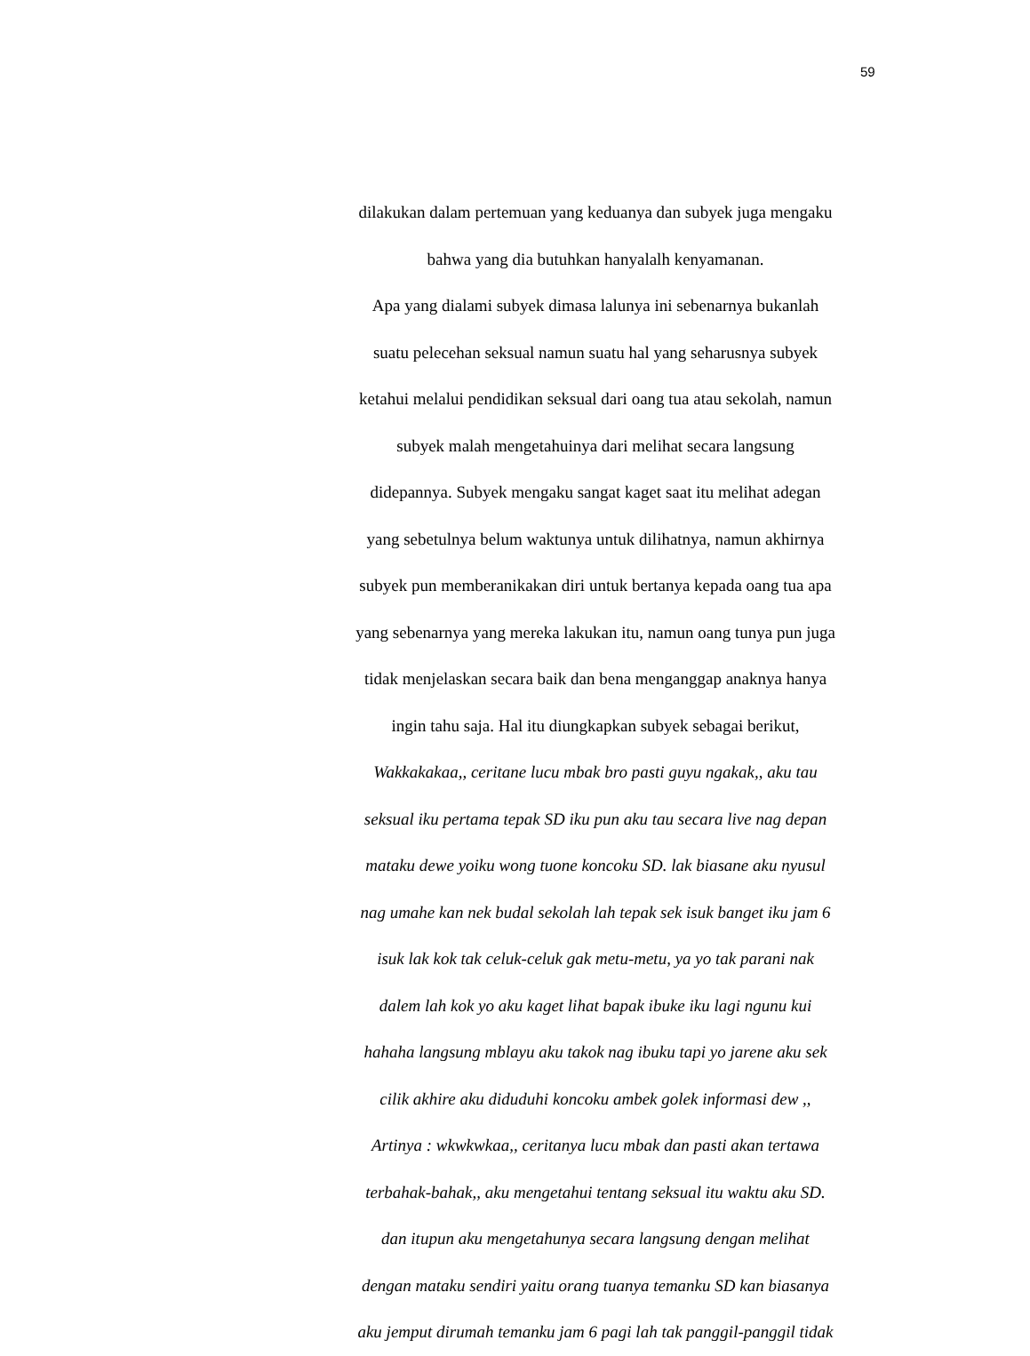59
dilakukan dalam pertemuan yang keduanya dan subyek juga mengaku
bahwa yang dia butuhkan hanyalalh kenyamanan.
Apa yang dialami subyek dimasa lalunya ini sebenarnya bukanlah
suatu pelecehan seksual namun suatu hal yang seharusnya subyek
ketahui melalui pendidikan seksual dari oang tua atau sekolah, namun
subyek malah mengetahuinya dari melihat secara langsung
didepannya. Subyek mengaku sangat kaget saat itu melihat adegan
yang sebetulnya belum waktunya untuk dilihatnya, namun akhirnya
subyek pun memberanikakan diri untuk bertanya kepada oang tua apa
yang sebenarnya yang mereka lakukan itu, namun oang tunya pun juga
tidak menjelaskan secara baik dan bena menganggap anaknya hanya
ingin tahu saja. Hal itu diungkapkan subyek sebagai berikut,
Wakkakakaa,, ceritane lucu mbak bro pasti guyu ngakak,, aku tau
seksual iku pertama tepak SD iku pun aku tau secara live nag depan
mataku dewe yoiku wong tuone koncoku SD. lak biasane aku nyusul
nag umahe kan nek budal sekolah lah tepak sek isuk banget iku jam 6
isuk lak kok tak celuk-celuk gak metu-metu, ya yo tak parani nak
dalem lah kok yo aku kaget lihat bapak ibuke iku lagi ngunu kui
hahaha langsung mblayu aku takok nag ibuku tapi yo jarene aku sek
cilik akhire aku diduduhi koncoku ambek golek informasi dew ,,
Artinya : wkwkwkaa,, ceritanya lucu mbak dan pasti akan tertawa
terbahak-bahak,, aku mengetahui tentang seksual itu waktu aku SD.
dan itupun aku mengetahunya secara langsung dengan melihat
dengan mataku sendiri yaitu orang tuanya temanku SD kan biasanya
aku jemput dirumah temanku jam 6 pagi lah tak panggil-panggil tidak